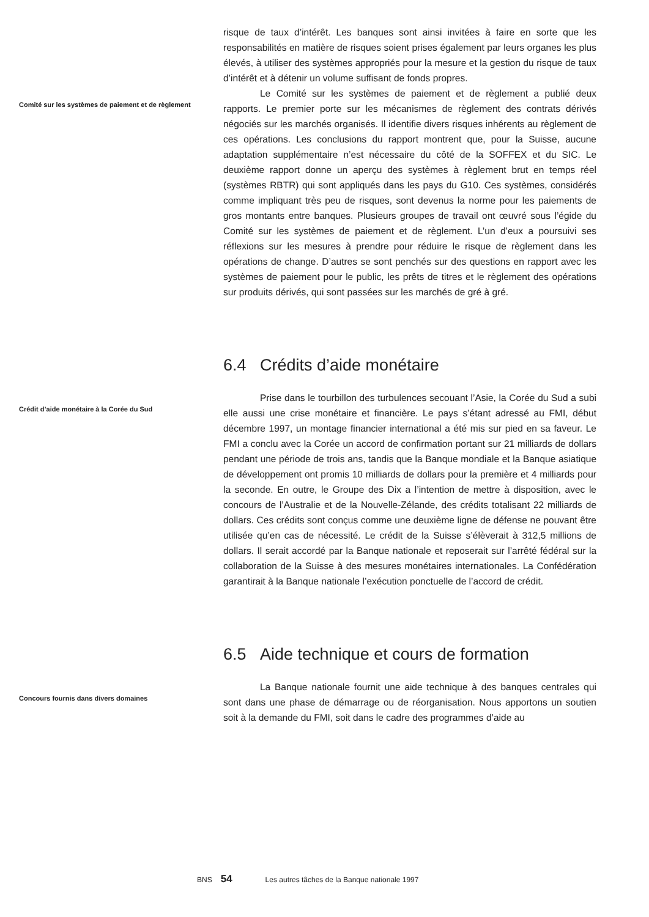risque de taux d’intérêt. Les banques sont ainsi invitées à faire en sorte que les responsabilités en matière de risques soient prises également par leurs organes les plus élevés, à utiliser des systèmes appropriés pour la mesure et la gestion du risque de taux d’intérêt et à détenir un volume suffisant de fonds propres.
Comité sur les systèmes de paiement et de règlement
Le Comité sur les systèmes de paiement et de règlement a publié deux rapports. Le premier porte sur les mécanismes de règlement des contrats dérivés négociés sur les marchés organisés. Il identifie divers risques inhérents au règlement de ces opérations. Les conclusions du rapport montrent que, pour la Suisse, aucune adaptation supplémentaire n’est nécessaire du côté de la SOFFEX et du SIC. Le deuxième rapport donne un aperçu des systèmes à règlement brut en temps réel (systèmes RBTR) qui sont appliqués dans les pays du G10. Ces systèmes, considérés comme impliquant très peu de risques, sont devenus la norme pour les paiements de gros montants entre banques. Plusieurs groupes de travail ont œuvré sous l’égide du Comité sur les systèmes de paiement et de règlement. L’un d’eux a poursuivi ses réflexions sur les mesures à prendre pour réduire le risque de règlement dans les opérations de change. D’autres se sont penchés sur des questions en rapport avec les systèmes de paiement pour le public, les prêts de titres et le règlement des opérations sur produits dérivés, qui sont passées sur les marchés de gré à gré.
6.4 Crédits d’aide monétaire
Crédit d’aide monétaire à la Corée du Sud
Prise dans le tourbillon des turbulences secouant l’Asie, la Corée du Sud a subi elle aussi une crise monétaire et financière. Le pays s’étant adressé au FMI, début décembre 1997, un montage financier international a été mis sur pied en sa faveur. Le FMI a conclu avec la Corée un accord de confirmation portant sur 21 milliards de dollars pendant une période de trois ans, tandis que la Banque mondiale et la Banque asiatique de développement ont promis 10 milliards de dollars pour la première et 4 milliards pour la seconde. En outre, le Groupe des Dix a l’intention de mettre à disposition, avec le concours de l’Australie et de la Nouvelle-Zélande, des crédits totalisant 22 milliards de dollars. Ces crédits sont conçus comme une deuxième ligne de défense ne pouvant être utilisée qu’en cas de nécessité. Le crédit de la Suisse s’élèverait à 312,5 millions de dollars. Il serait accordé par la Banque nationale et reposerait sur l’arrêté fédéral sur la collaboration de la Suisse à des mesures monétaires internationales. La Confédération garantirait à la Banque nationale l’exécution ponctuelle de l’accord de crédit.
6.5 Aide technique et cours de formation
Concours fournis dans divers domaines
La Banque nationale fournit une aide technique à des banques centrales qui sont dans une phase de démarrage ou de réorganisation. Nous apportons un soutien soit à la demande du FMI, soit dans le cadre des programmes d’aide au
BNS 54 Les autres tâches de la Banque nationale 1997